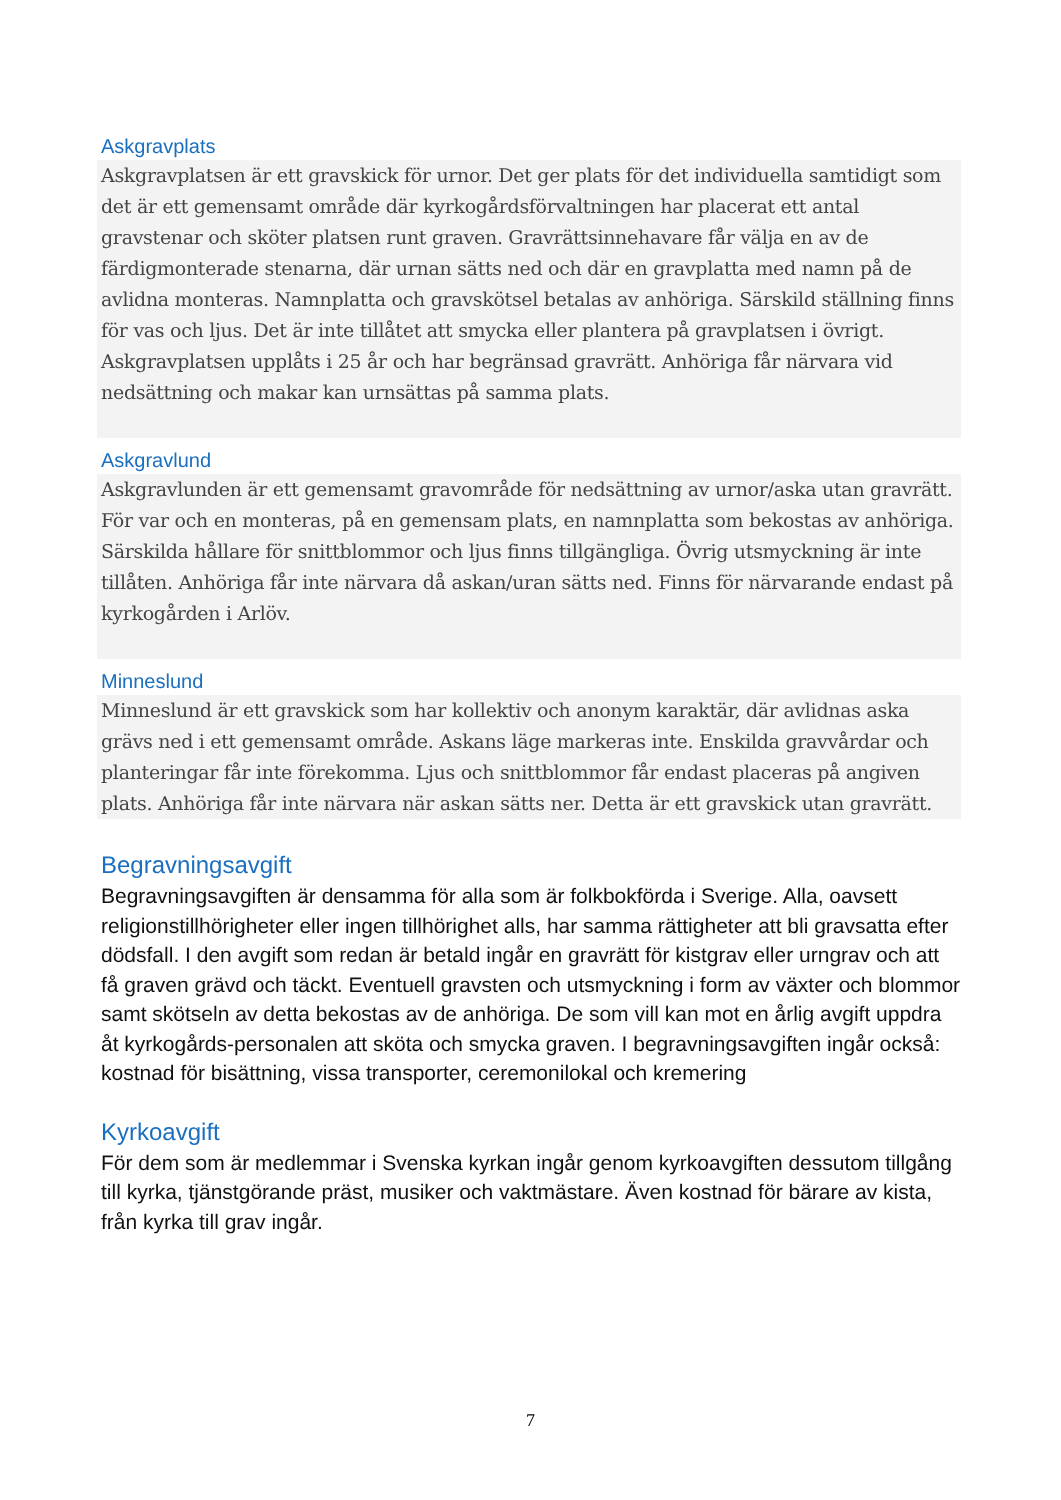Askgravplats
Askgravplatsen är ett gravskick för urnor. Det ger plats för det individuella samtidigt som det är ett gemensamt område där kyrkogårdsförvaltningen har placerat ett antal gravstenar och sköter platsen runt graven. Gravrättsinnehavare får välja en av de färdigmonterade stenarna, där urnan sätts ned och där en gravplatta med namn på de avlidna monteras. Namnplatta och gravskötsel betalas av anhöriga. Särskild ställning finns för vas och ljus. Det är inte tillåtet att smycka eller plantera på gravplatsen i övrigt. Askgravplatsen upplåts i 25 år och har begränsad gravrätt. Anhöriga får närvara vid nedsättning och makar kan urnsättas på samma plats.
Askgravlund
Askgravlunden är ett gemensamt gravområde för nedsättning av urnor/aska utan gravrätt. För var och en monteras, på en gemensam plats, en namnplatta som bekostas av anhöriga. Särskilda hållare för snittblommor och ljus finns tillgängliga. Övrig utsmyckning är inte tillåten. Anhöriga får inte närvara då askan/uran sätts ned. Finns för närvarande endast på kyrkogården i Arlöv.
Minneslund
Minneslund är ett gravskick som har kollektiv och anonym karaktär, där avlidnas aska grävs ned i ett gemensamt område. Askans läge markeras inte. Enskilda gravvårdar och planteringar får inte förekomma. Ljus och snittblommor får endast placeras på angiven plats. Anhöriga får inte närvara när askan sätts ner. Detta är ett gravskick utan gravrätt.
Begravningsavgift
Begravningsavgiften är densamma för alla som är folkbokförda i Sverige. Alla, oavsett religionstillhörigheter eller ingen tillhörighet alls, har samma rättigheter att bli gravsatta efter dödsfall. I den avgift som redan är betald ingår en gravrätt för kistgrav eller urngrav och att få graven grävd och täckt. Eventuell gravsten och utsmyckning i form av växter och blommor samt skötseln av detta bekostas av de anhöriga. De som vill kan mot en årlig avgift uppdra åt kyrkogårds-personalen att sköta och smycka graven. I begravningsavgiften ingår också: kostnad för bisättning, vissa transporter, ceremonilokal och kremering
Kyrkoavgift
För dem som är medlemmar i Svenska kyrkan ingår genom kyrkoavgiften dessutom tillgång till kyrka, tjänstgörande präst, musiker och vaktmästare. Även kostnad för bärare av kista, från kyrka till grav ingår.
7